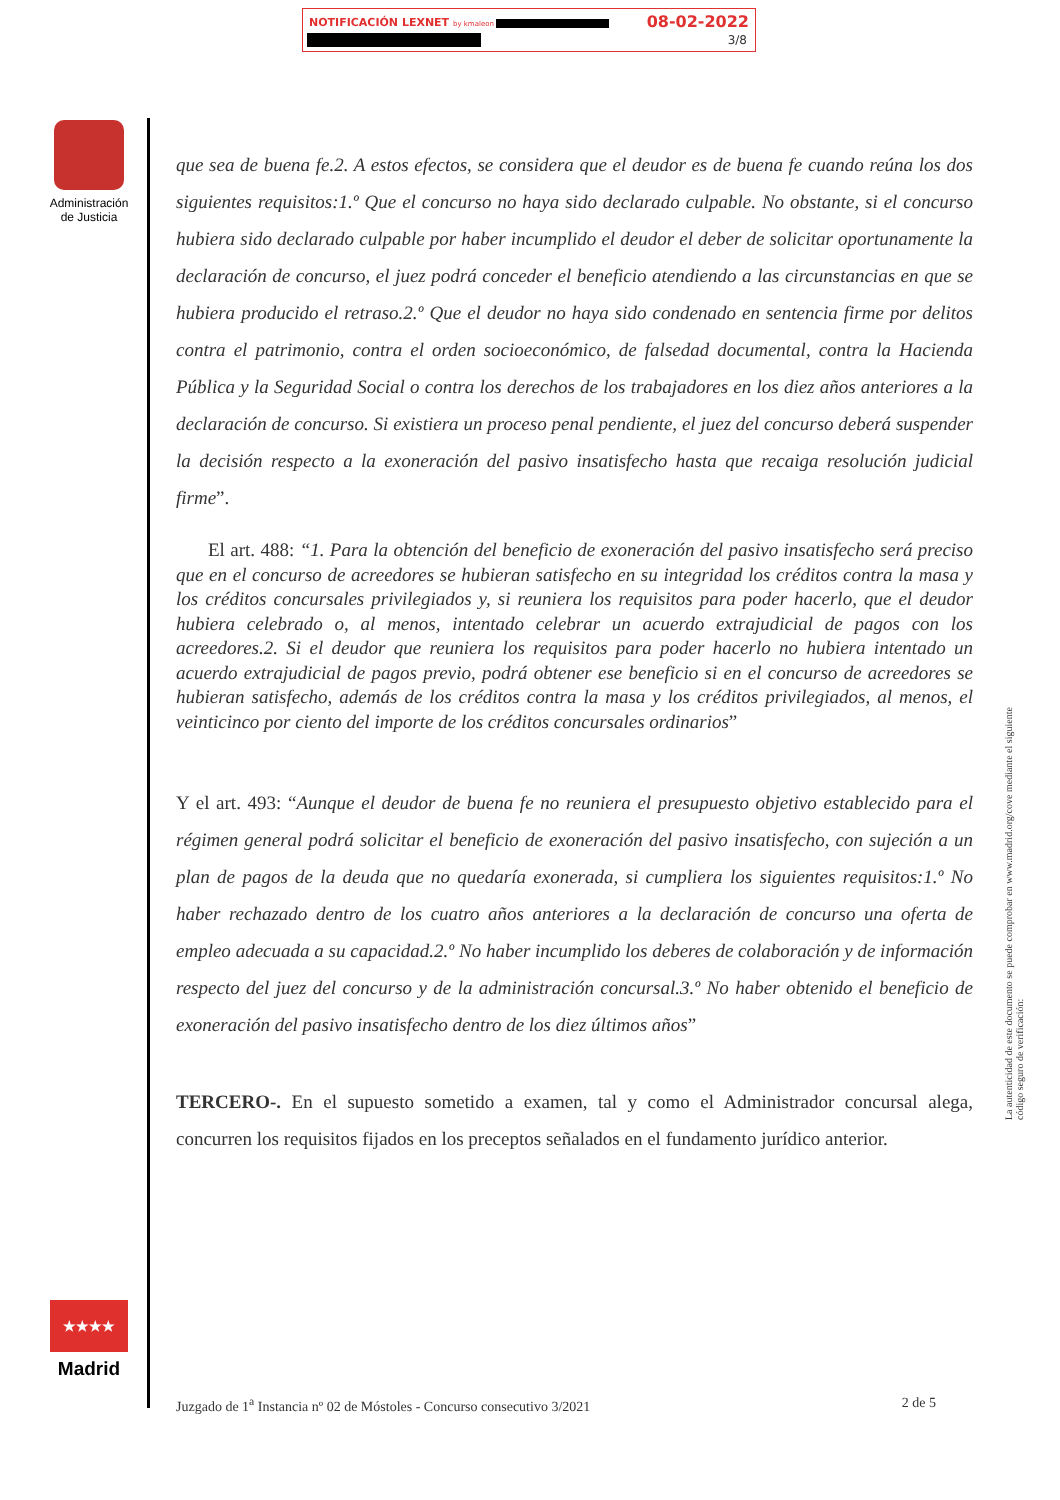NOTIFICACIÓN LEXNET by kmaleon : 08-02-2022
3/8
Administración de Justicia
★★★★
Madrid
que sea de buena fe.2. A estos efectos, se considera que el deudor es de buena fe cuando reúna los dos siguientes requisitos:1.º Que el concurso no haya sido declarado culpable. No obstante, si el concurso hubiera sido declarado culpable por haber incumplido el deudor el deber de solicitar oportunamente la declaración de concurso, el juez podrá conceder el beneficio atendiendo a las circunstancias en que se hubiera producido el retraso.2.º Que el deudor no haya sido condenado en sentencia firme por delitos contra el patrimonio, contra el orden socioeconómico, de falsedad documental, contra la Hacienda Pública y la Seguridad Social o contra los derechos de los trabajadores en los diez años anteriores a la declaración de concurso. Si existiera un proceso penal pendiente, el juez del concurso deberá suspender la decisión respecto a la exoneración del pasivo insatisfecho hasta que recaiga resolución judicial firme”.
El art. 488: “1. Para la obtención del beneficio de exoneración del pasivo insatisfecho será preciso que en el concurso de acreedores se hubieran satisfecho en su integridad los créditos contra la masa y los créditos concursales privilegiados y, si reuniera los requisitos para poder hacerlo, que el deudor hubiera celebrado o, al menos, intentado celebrar un acuerdo extrajudicial de pagos con los acreedores.2. Si el deudor que reuniera los requisitos para poder hacerlo no hubiera intentado un acuerdo extrajudicial de pagos previo, podrá obtener ese beneficio si en el concurso de acreedores se hubieran satisfecho, además de los créditos contra la masa y los créditos privilegiados, al menos, el veinticinco por ciento del importe de los créditos concursales ordinarios”
Y el art. 493: “Aunque el deudor de buena fe no reuniera el presupuesto objetivo establecido para el régimen general podrá solicitar el beneficio de exoneración del pasivo insatisfecho, con sujeción a un plan de pagos de la deuda que no quedaría exonerada, si cumpliera los siguientes requisitos:1.º No haber rechazado dentro de los cuatro años anteriores a la declaración de concurso una oferta de empleo adecuada a su capacidad.2.º No haber incumplido los deberes de colaboración y de información respecto del juez del concurso y de la administración concursal.3.º No haber obtenido el beneficio de exoneración del pasivo insatisfecho dentro de los diez últimos años”
TERCERO-. En el supuesto sometido a examen, tal y como el Administrador concursal alega, concurren los requisitos fijados en los preceptos señalados en el fundamento jurídico anterior.
La autenticidad de este documento se puede comprobar en www.madrid.org/cove mediante el siguiente código seguro de verificación:
Juzgado de 1<sup>a</sup> Instancia nº 02 de Móstoles - Concurso consecutivo 3/2021 2 de 5